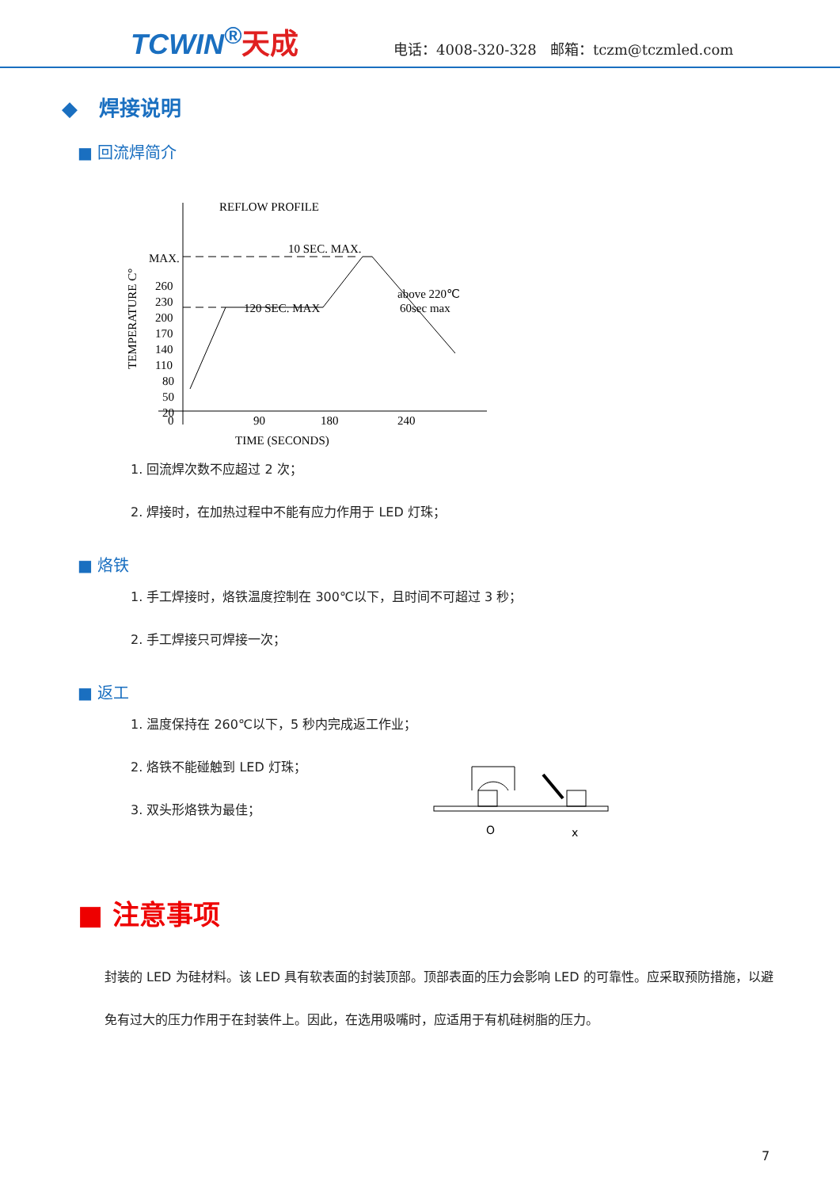TCWIN<sup>®</sup>天成
电话：4008-320-328 邮箱：tczm@tczmled.com
◆ 焊接说明
■ 回流焊简介
REFLOW PROFILE
MAX.
260
230
200
170
140
110
80
50
20
0
90
180
240
TIME (SECONDS)
TEMPERATURE C°
10 SEC. MAX.
120 SEC. MAX
above 220℃
60sec max
1. 回流焊次数不应超过 2 次；
2. 焊接时，在加热过程中不能有应力作用于 LED 灯珠；
■ 烙铁
1. 手工焊接时，烙铁温度控制在 300℃以下，且时间不可超过 3 秒；
2. 手工焊接只可焊接一次；
■ 返工
1. 温度保持在 260℃以下，5 秒内完成返工作业；
2. 烙铁不能碰触到 LED 灯珠；
3. 双头形烙铁为最佳；
O
x
■ 注意事项
封装的 LED 为硅材料。该 LED 具有软表面的封装顶部。顶部表面的压力会影响 LED 的可靠性。应采取预防措施，以避免有过大的压力作用于在封装件上。因此，在选用吸嘴时，应适用于有机硅树脂的压力。
7